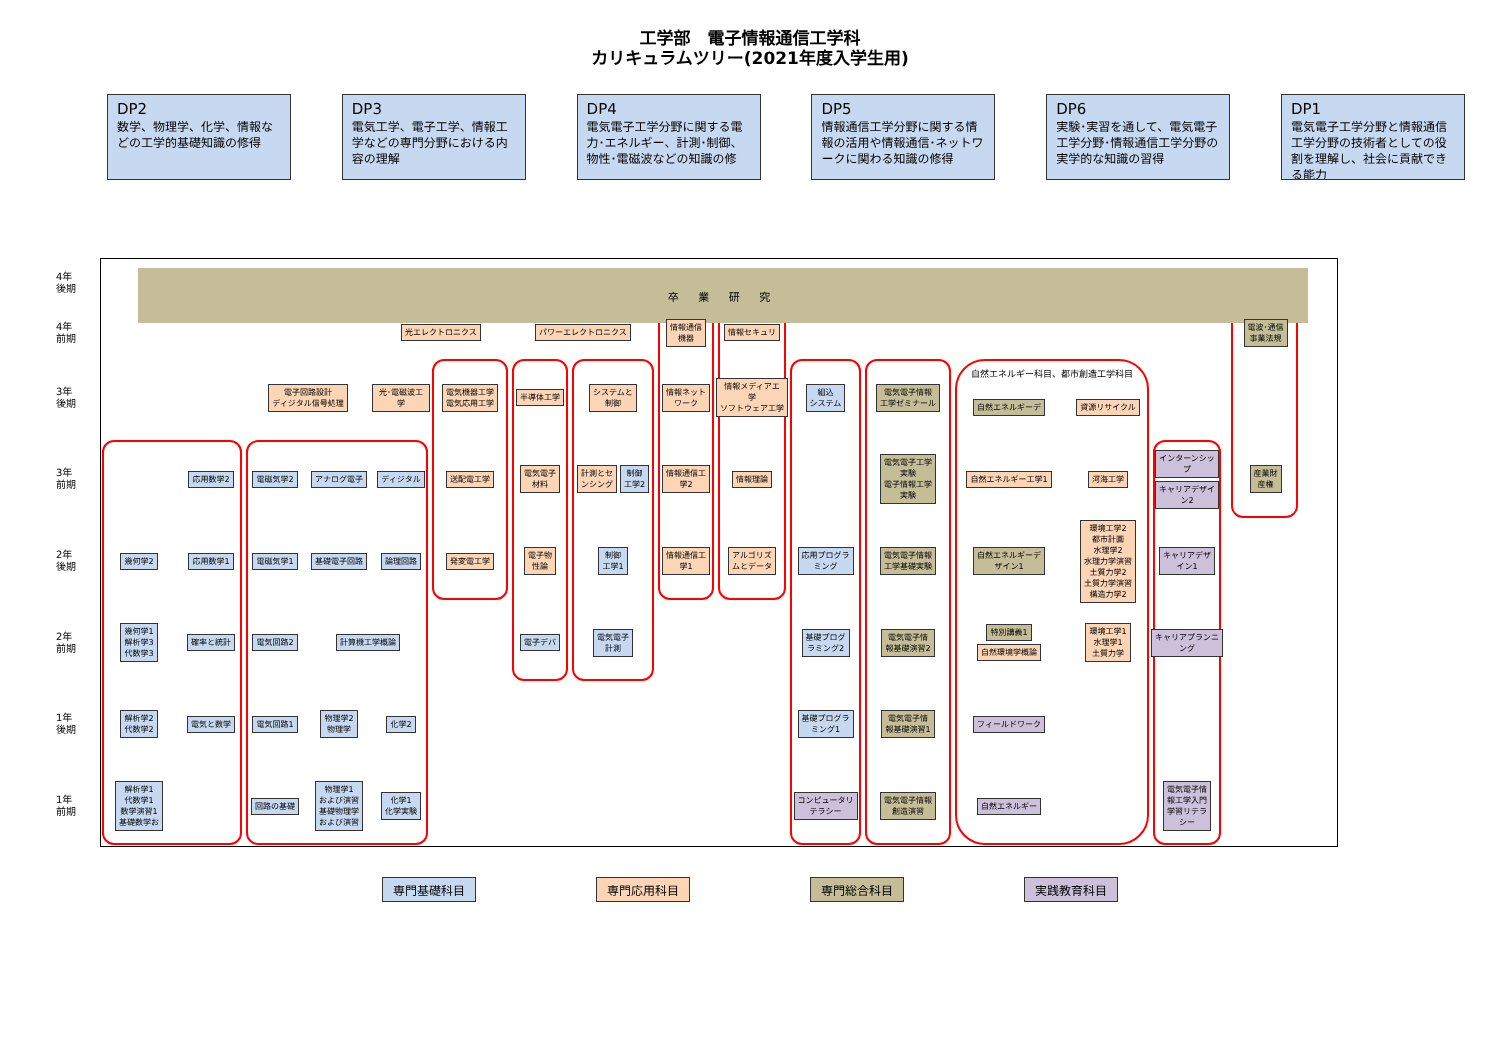工学部　電子情報通信工学科
カリキュラムツリー(2021年度入学生用)
DP2
数学、物理学、化学、情報などの工学的基礎知識の修得
DP3
電気工学、電子工学、情報工学などの専門分野における内容の理解
DP4
電気電子工学分野に関する電力･エネルギー、計測･制御、物性･電磁波などの知識の修
DP5
情報通信工学分野に関する情報の活用や情報通信･ネットワークに関わる知識の修得
DP6
実験･実習を通して、電気電子工学分野･情報通信工学分野の実学的な知識の習得
DP1
電気電子工学分野と情報通信工学分野の技術者としての役割を理解し、社会に貢献できる能力
4年
後期
4年
前期
3年
後期
3年
前期
2年
後期
2年
前期
1年
後期
1年
前期
卒 業 研 究
幾何学2
幾何学1
解析学3
代数学3
解析学2
代数学2
解析学1
代数学1
数学演習1
基礎数学お
応用数学2
応用数学1
確率と統計
電気と数学
光エレクトロニクス
電子回路設計
ディジタル信号処理
光･電磁波工学
電磁気学2
電磁気学1
電気回路2
電気回路1
回路の基礎
アナログ電子
基礎電子回路
計算機工学概論
物理学2
物理学
物理学1
および演習
基礎物理学
および演習
ディジタル
論理回路
化学2
化学1
化学実験
電気機器工学
電気応用工学
送配電工学
発変電工学
パワーエレクトロニクス
半導体工学
電気電子
材料
電子物
性論
電子デバ
システムと
制御
計測とセ
ンシング
制御
工学2
制御
工学1
電気電子
計測
情報通信
機器
情報ネット
ワーク
情報通信工
学2
情報通信工
学1
情報セキュリ
情報メディアエ
学
ソフトウェア工学
情報理論
アルゴリズ
ムとデータ
組込
システム
応用プログラ
ミング
基礎プログ
ラミング2
基礎プログラ
ミング1
コンピュータリ
テラシー
電気電子情報
工学ゼミナール
電気電子工学
実験
電子情報工学
実験
電気電子情報
工学基礎実験
電気電子情
報基礎演習2
電気電子情
報基礎演習1
電気電子情報
創造演習
自然エネルギー科目、都市創造工学科目
自然エネルギーデ
自然エネルギー工学1
自然エネルギーデ
ザイン1
特別講義1
自然環境学概論
フィールドワーク
自然エネルギー
資源リサイクル
河海工学
環境工学2
都市計画
水理学2
水理力学演習
土質力学2
土質力学演習
構造力学2
環境工学1
水理学1
土質力学
インターンシッ
プ
キャリアデザイ
ン2
キャリアデザ
イン1
キャリアプランニ
ング
電気電子情
報工学入門
学習リテラ
シー
電波･通信
事業法規
産業財
産権
専門基礎科目 専門応用科目 専門総合科目 実践教育科目